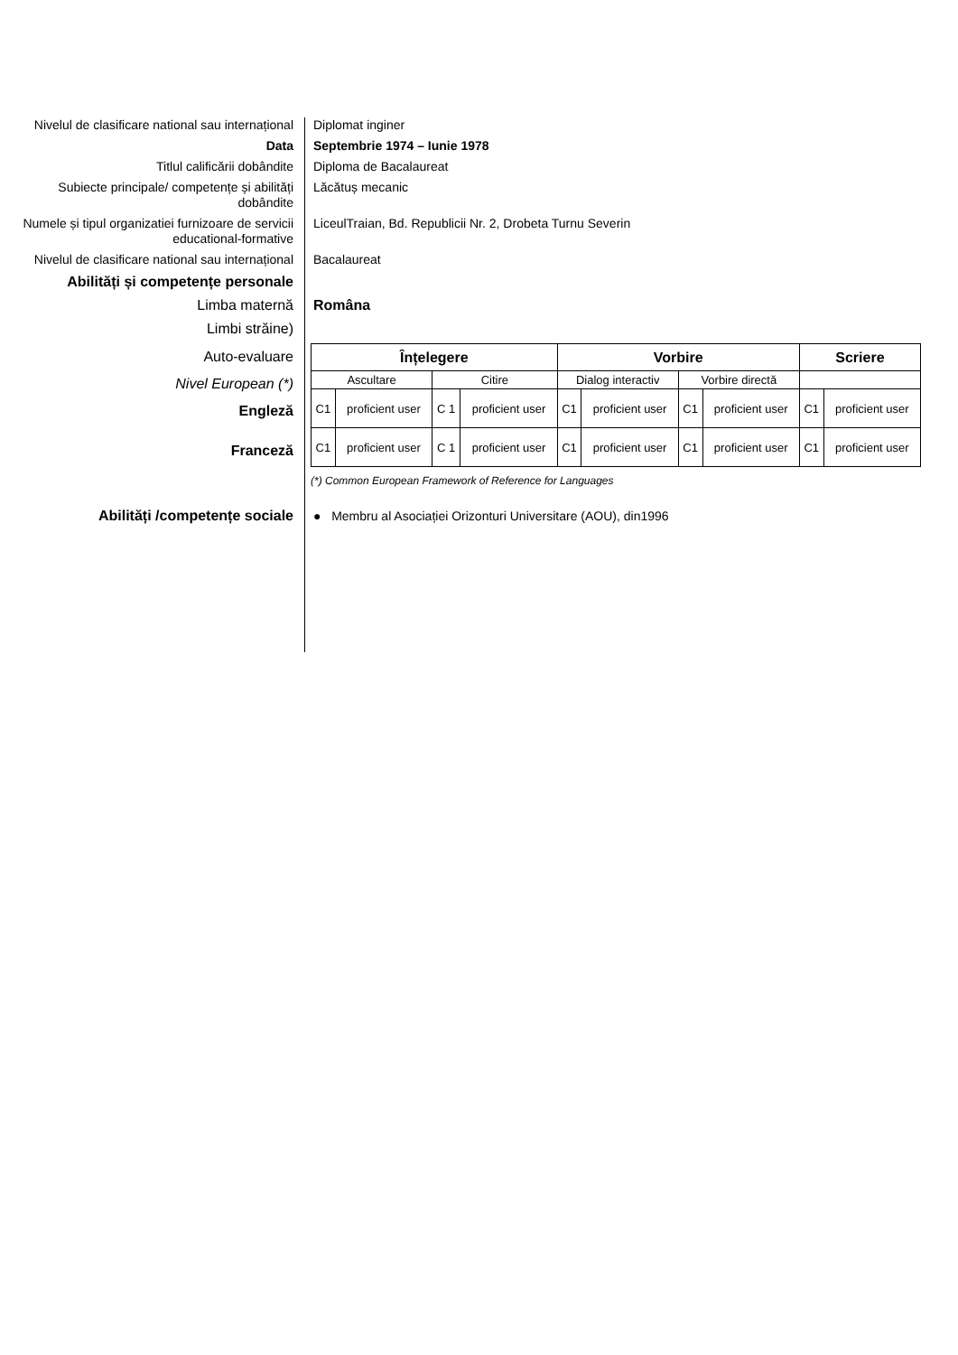Nivelul de clasificare national sau internațional
Diplomat inginer
Data Septembrie 1974 – Iunie 1978
Titlul calificării dobândite Diploma de Bacalaureat
Subiecte principale/ competențe și abilități dobândite
Lăcătuș mecanic
Numele și tipul organizatiei furnizoare de servicii educational-formative
LiceulTraian, Bd. Republicii Nr. 2, Drobeta Turnu Severin
Nivelul de clasificare national sau internațional
Bacalaureat
Abilități și competențe personale
Limba maternă Româna
Limbi străine)
Auto-evaluare
Nivel European (*)
Engleză
Franceză
| Înțelegere | | | | Vorbire | | | | Scriere | |
| --- | --- | --- | --- | --- | --- | --- | --- | --- | --- |
| Ascultare | | Citire | | Dialog interactiv | | Vorbire directă | | | |
| C1 | proficient user | C 1 | proficient user | C1 | proficient user | C1 | proficient user | C1 | proficient user |
| C1 | proficient user | C 1 | proficient user | C1 | proficient user | C1 | proficient user | C1 | proficient user |
(*) Common European Framework of Reference for Languages
Abilități /competențe sociale
● Membru al Asociației Orizonturi Universitare (AOU), din1996